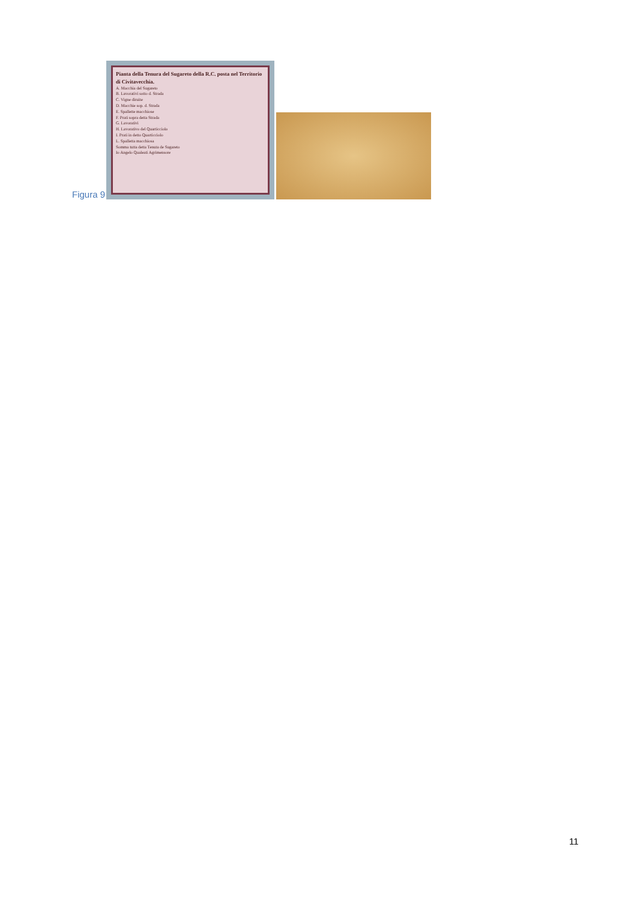Figura 9
Pianta della Tenura del Sugareto della R.C. posta nel Territorio di Civitavecchia.
A. Macchia del Sugareto
B. Lavorativi sotto d. Strada
C. Vigne diruite
D. Macchie sop. d. Strada
E. Spallette macchiose
F. Prati sopra detta Strada
G. Lavorativi
H. Lavorativo del Quarticciolo
I. Prati in detto Quarticciolo
L. Spalletta macchiosa
Somma tutta detta Tenuta de Sugareto
Io Angelo Qualeati Agrimensore
11